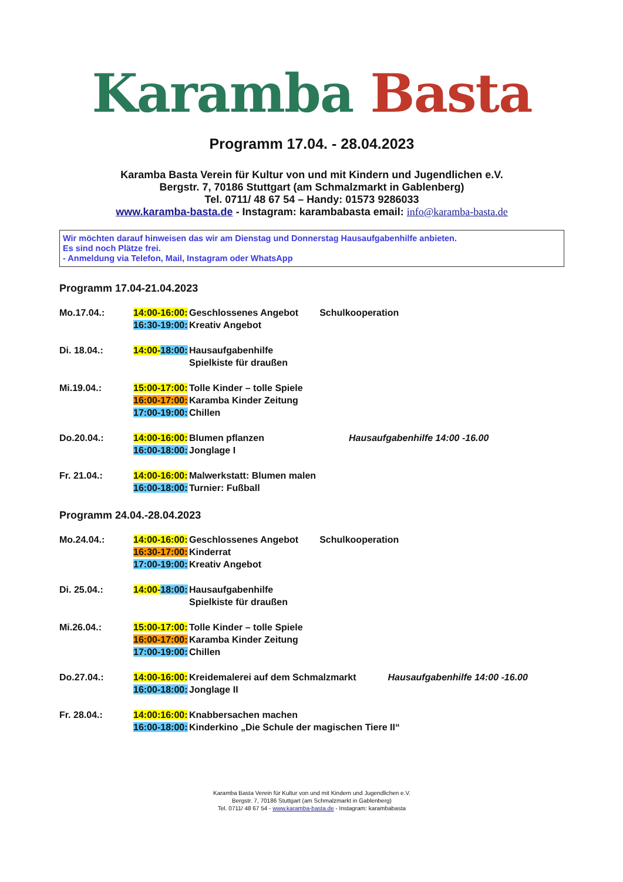Karamba Basta
Programm 17.04. - 28.04.2023
Karamba Basta Verein für Kultur von und mit Kindern und Jugendlichen e.V.
Bergstr. 7, 70186 Stuttgart (am Schmalzmarkt in Gablenberg)
Tel. 0711/ 48 67 54 – Handy: 01573 9286033
www.karamba-basta.de - Instagram: karambabasta email: info@karamba-basta.de
Wir möchten darauf hinweisen das wir am Dienstag und Donnerstag Hausaufgabenhilfe anbieten.
Es sind noch Plätze frei.
- Anmeldung via Telefon, Mail, Instagram oder WhatsApp
Programm 17.04-21.04.2023
Mo.17.04.:
14:00-16:00:
16:30-19:00:
Geschlossenes Angebot Schulkooperation
Kreativ Angebot
Di. 18.04.:
14:00-18:00:
Hausaufgabenhilfe
Spielkiste für draußen
Mi.19.04.:
15:00-17:00:
16:00-17:00:
17:00-19:00:
Tolle Kinder – tolle Spiele
Karamba Kinder Zeitung
Chillen
Do.20.04.:
14:00-16:00:
16:00-18:00:
Blumen pflanzen Hausaufgabenhilfe 14:00 -16.00
Jonglage I
Fr. 21.04.:
14:00-16:00:
16:00-18:00:
Malwerkstatt: Blumen malen
Turnier: Fußball
Programm 24.04.-28.04.2023
Mo.24.04.:
14:00-16:00:
16:30-17:00:
17:00-19:00:
Geschlossenes Angebot Schulkooperation
Kinderrat
Kreativ Angebot
Di. 25.04.:
14:00-18:00:
Hausaufgabenhilfe
Spielkiste für draußen
Mi.26.04.:
15:00-17:00:
16:00-17:00:
17:00-19:00:
Tolle Kinder – tolle Spiele
Karamba Kinder Zeitung
Chillen
Do.27.04.:
14:00-16:00:
16:00-18:00:
Kreidemalerei auf dem Schmalzmarkt Hausaufgabenhilfe 14:00 -16.00
Jonglage II
Fr. 28.04.:
14:00:16:00:
16:00-18:00:
Knabbersachen machen
Kinderkino „Die Schule der magischen Tiere II“
Karamba Basta Verein für Kultur von und mit Kindern und Jugendlichen e.V.
Bergstr. 7, 70186 Stuttgart (am Schmalzmarkt in Gablenberg)
Tel. 0711/ 48 67 54 - www.karamba-basta.de - Instagram: karambabasta